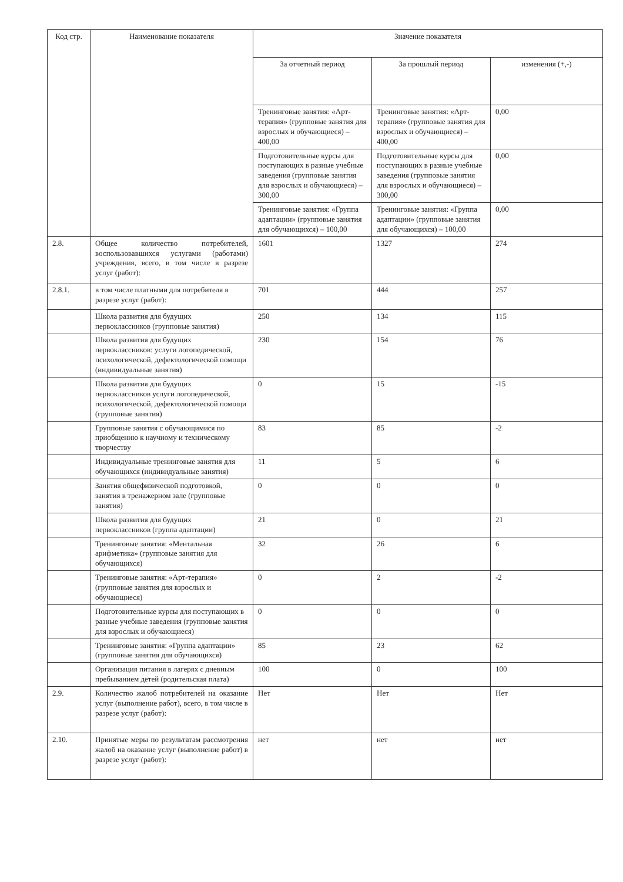| Код стр. | Наименование показателя | Значение показателя | | |
| --- | --- | --- | --- | --- |
| | | За отчетный период | За прошлый период | изменения (+,-) |
| | | Тренинговые занятия: «Арт-терапия» (групповые занятия для взрослых и обучающиеся) – 400,00 | Тренинговые занятия: «Арт-терапия» (групповые занятия для взрослых и обучающиеся) – 400,00 | 0,00 |
| | | Подготовительные курсы для поступающих в разные учебные заведения (групповые занятия для взрослых и обучающиеся) – 300,00 | Подготовительные курсы для поступающих в разные учебные заведения (групповые занятия для взрослых и обучающиеся) – 300,00 | 0,00 |
| | | Тренинговые занятия: «Группа адаптации» (групповые занятия для обучающихся) – 100,00 | Тренинговые занятия: «Группа адаптации» (групповые занятия для обучающихся) – 100,00 | 0,00 |
| 2.8. | Общее количество потребителей, воспользовавшихся услугами (работами) учреждения, всего, в том числе в разрезе услуг (работ): | 1601 | 1327 | 274 |
| 2.8.1. | в том числе платными для потребителя в разрезе услуг (работ): | 701 | 444 | 257 |
| | Школа развития для будущих первоклассников (групповые занятия) | 250 | 134 | 115 |
| | Школа развития для будущих первоклассников: услуги логопедической, психологической, дефектологической помощи (индивидуальные занятия) | 230 | 154 | 76 |
| | Школа развития для будущих первоклассников услуги логопедической, психологической, дефектологической помощи (групповые занятия) | 0 | 15 | -15 |
| | Групповые занятия с обучающимися по приобщению к научному и техническому творчеству | 83 | 85 | -2 |
| | Индивидуальные тренинговые занятия для обучающихся (индивидуальные занятия) | 11 | 5 | 6 |
| | Занятия общефизической подготовкой, занятия в тренажерном зале (групповые занятия) | 0 | 0 | 0 |
| | Школа развития для будущих первоклассников (группа адаптации) | 21 | 0 | 21 |
| | Тренинговые занятия: «Ментальная арифметика» (групповые занятия для обучающихся) | 32 | 26 | 6 |
| | Тренинговые занятия: «Арт-терапия» (групповые занятия для взрослых и обучающиеся) | 0 | 2 | -2 |
| | Подготовительные курсы для поступающих в разные учебные заведения (групповые занятия для взрослых и обучающиеся) | 0 | 0 | 0 |
| | Тренинговые занятия: «Группа адаптации» (групповые занятия для обучающихся) | 85 | 23 | 62 |
| | Организация питания в лагерях с дневным пребыванием детей (родительская плата) | 100 | 0 | 100 |
| 2.9. | Количество жалоб потребителей на оказание услуг (выполнение работ), всего, в том числе в разрезе услуг (работ): | Нет | Нет | Нет |
| 2.10. | Принятые меры по результатам рассмотрения жалоб на оказание услуг (выполнение работ) в разрезе услуг (работ): | нет | нет | нет |